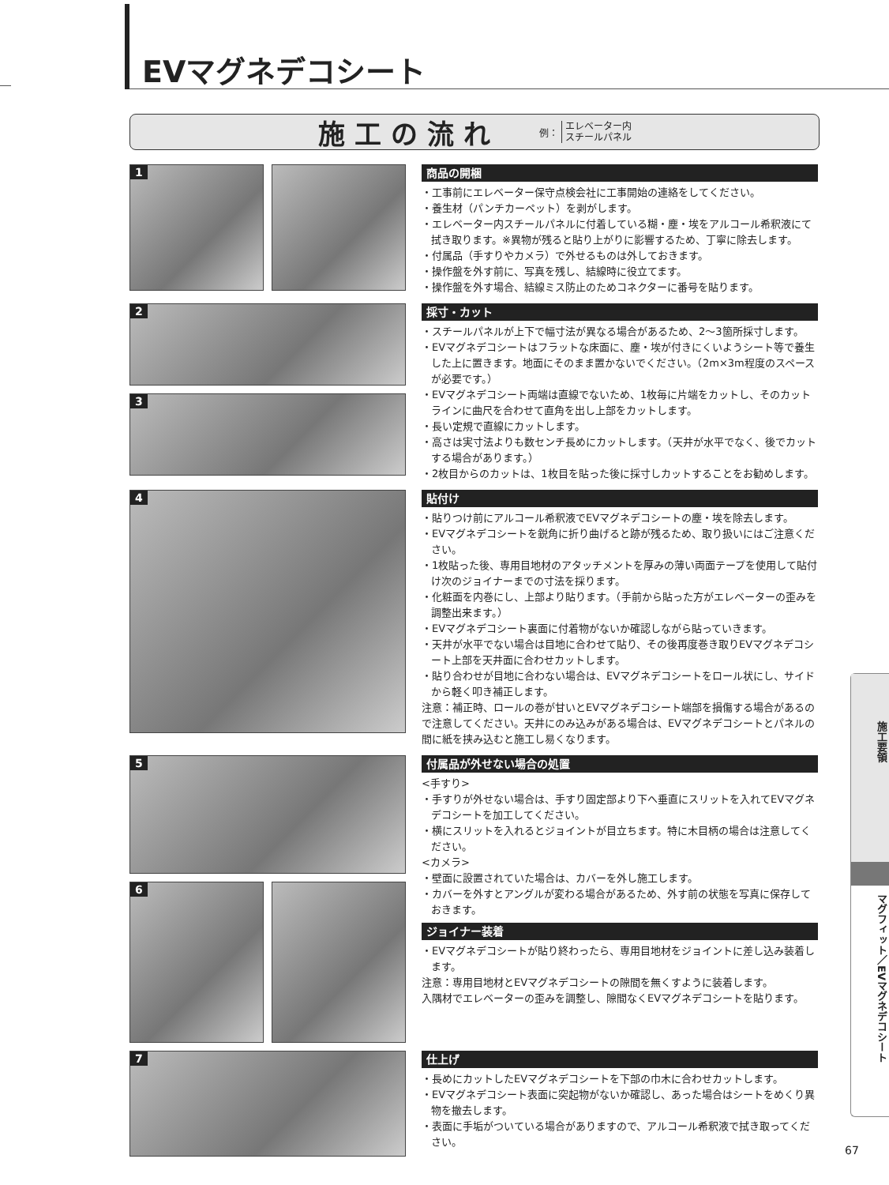EVマグネデコシート
施工の流れ
例： エレベーター内
スチールパネル
1
商品の開梱
・工事前にエレベーター保守点検会社に工事開始の連絡をしてください。
・養生材（パンチカーペット）を剥がします。
・エレベーター内スチールパネルに付着している糊・塵・埃をアルコール希釈液にて拭き取ります。※異物が残ると貼り上がりに影響するため、丁寧に除去します。
・付属品（手すりやカメラ）で外せるものは外しておきます。
・操作盤を外す前に、写真を残し、結線時に役立てます。
・操作盤を外す場合、結線ミス防止のためコネクターに番号を貼ります。
2
3
採寸・カット
・スチールパネルが上下で幅寸法が異なる場合があるため、2～3箇所採寸します。
・EVマグネデコシートはフラットな床面に、塵・埃が付きにくいようシート等で養生した上に置きます。地面にそのまま置かないでください。（2m×3m程度のスペースが必要です。）
・EVマグネデコシート両端は直線でないため、1枚毎に片端をカットし、そのカットラインに曲尺を合わせて直角を出し上部をカットします。
・長い定規で直線にカットします。
・高さは実寸法よりも数センチ長めにカットします。（天井が水平でなく、後でカットする場合があります。）
・2枚目からのカットは、1枚目を貼った後に採寸しカットすることをお勧めします。
4
貼付け
・貼りつけ前にアルコール希釈液でEVマグネデコシートの塵・埃を除去します。
・EVマグネデコシートを鋭角に折り曲げると跡が残るため、取り扱いにはご注意ください。
・1枚貼った後、専用目地材のアタッチメントを厚みの薄い両面テープを使用して貼付け次のジョイナーまでの寸法を採ります。
・化粧面を内巻にし、上部より貼ります。（手前から貼った方がエレベーターの歪みを調整出来ます。）
・EVマグネデコシート裏面に付着物がないか確認しながら貼っていきます。
・天井が水平でない場合は目地に合わせて貼り、その後再度巻き取りEVマグネデコシート上部を天井面に合わせカットします。
・貼り合わせが目地に合わない場合は、EVマグネデコシートをロール状にし、サイドから軽く叩き補正します。
注意：補正時、ロールの巻が甘いとEVマグネデコシート端部を損傷する場合があるので注意してください。天井にのみ込みがある場合は、EVマグネデコシートとパネルの間に紙を挟み込むと施工し易くなります。
5
6
付属品が外せない場合の処置
<手すり>
・手すりが外せない場合は、手すり固定部より下へ垂直にスリットを入れてEVマグネデコシートを加工してください。
・横にスリットを入れるとジョイントが目立ちます。特に木目柄の場合は注意してください。
<カメラ>
・壁面に設置されていた場合は、カバーを外し施工します。
・カバーを外すとアングルが変わる場合があるため、外す前の状態を写真に保存しておきます。
ジョイナー装着
・EVマグネデコシートが貼り終わったら、専用目地材をジョイントに差し込み装着します。
注意：専用目地材とEVマグネデコシートの隙間を無くすように装着します。
入隅材でエレベーターの歪みを調整し、隙間なくEVマグネデコシートを貼ります。
7
仕上げ
・長めにカットしたEVマグネデコシートを下部の巾木に合わせカットします。
・EVマグネデコシート表面に突起物がないか確認し、あった場合はシートをめくり異物を撤去します。
・表面に手垢がついている場合がありますので、アルコール希釈液で拭き取ってください。
施工要領
マグフィット／EVマグネデコシート
67